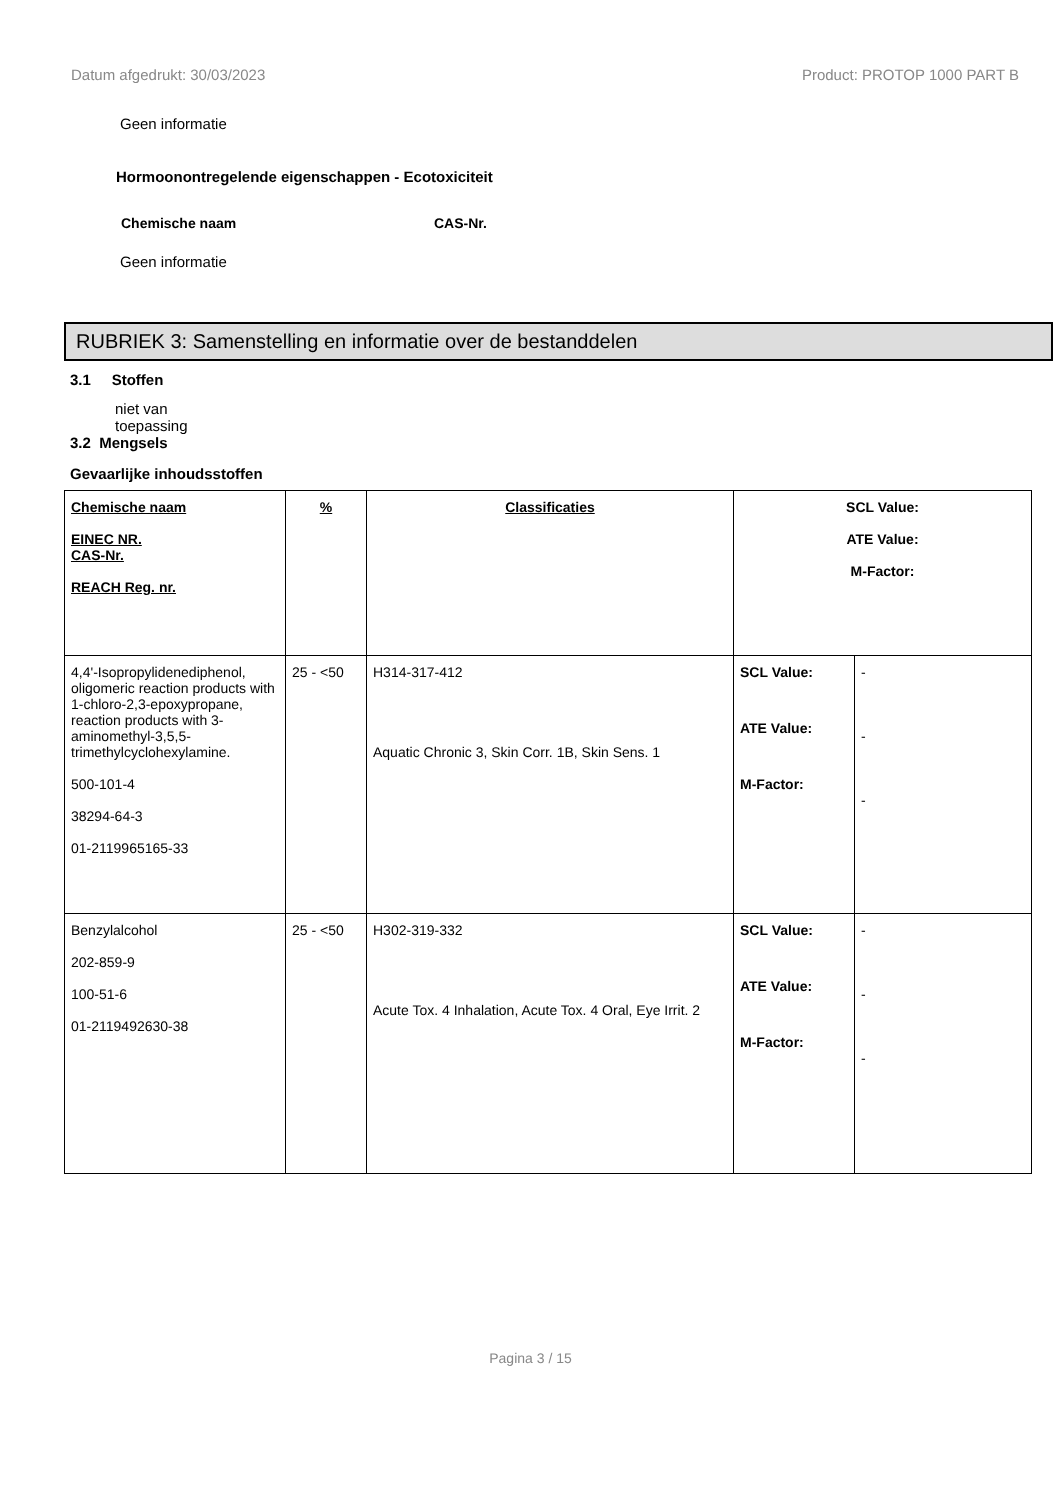Datum afgedrukt: 30/03/2023 Product: PROTOP 1000 PART B
Geen informatie
Hormoonontregelende eigenschappen - Ecotoxiciteit
Chemische naam CAS-Nr.
Geen informatie
RUBRIEK 3: Samenstelling en informatie over de bestanddelen
3.1 Stoffen
niet van toepassing
3.2 Mengsels
Gevaarlijke inhoudsstoffen
| Chemische naam EINEC NR. CAS-Nr. REACH Reg. nr. | % | Classificaties | SCL Value: ATE Value: M-Factor: | |
| --- | --- | --- | --- | --- |
| 4,4'-Isopropylidenediphenol, oligomeric reaction products with 1-chloro-2,3-epoxypropane, reaction products with 3-aminomethyl-3,5,5-trimethylcyclohexylamine. 500-101-4 38294-64-3 01-2119965165-33 | 25 - <50 | H314-317-412 Aquatic Chronic 3, Skin Corr. 1B, Skin Sens. 1 | SCL Value: ATE Value: M-Factor: | - - - |
| Benzylalcohol 202-859-9 100-51-6 01-2119492630-38 | 25 - <50 | H302-319-332 Acute Tox. 4 Inhalation, Acute Tox. 4 Oral, Eye Irrit. 2 | SCL Value: ATE Value: M-Factor: | - - - |
Pagina 3 / 15